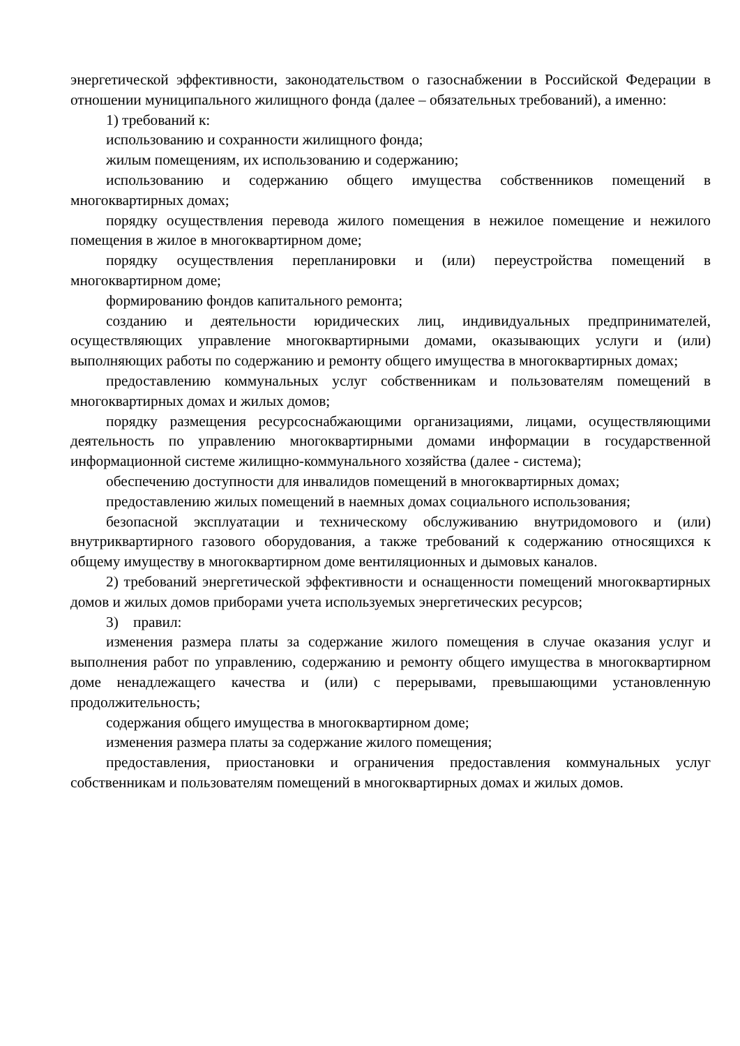энергетической эффективности, законодательством о газоснабжении в Российской Федерации в отношении муниципального жилищного фонда (далее – обязательных требований), а именно:
1) требований к:
использованию и сохранности жилищного фонда;
жилым помещениям, их использованию и содержанию;
использованию и содержанию общего имущества собственников помещений в многоквартирных домах;
порядку осуществления перевода жилого помещения в нежилое помещение и нежилого помещения в жилое в многоквартирном доме;
порядку осуществления перепланировки и (или) переустройства помещений в многоквартирном доме;
формированию фондов капитального ремонта;
созданию и деятельности юридических лиц, индивидуальных предпринимателей, осуществляющих управление многоквартирными домами, оказывающих услуги и (или) выполняющих работы по содержанию и ремонту общего имущества в многоквартирных домах;
предоставлению коммунальных услуг собственникам и пользователям помещений в многоквартирных домах и жилых домов;
порядку размещения ресурсоснабжающими организациями, лицами, осуществляющими деятельность по управлению многоквартирными домами информации в государственной информационной системе жилищно-коммунального хозяйства (далее - система);
обеспечению доступности для инвалидов помещений в многоквартирных домах;
предоставлению жилых помещений в наемных домах социального использования;
безопасной эксплуатации и техническому обслуживанию внутридомового и (или) внутриквартирного газового оборудования, а также требований к содержанию относящихся к общему имуществу в многоквартирном доме вентиляционных и дымовых каналов.
2) требований энергетической эффективности и оснащенности помещений многоквартирных домов и жилых домов приборами учета используемых энергетических ресурсов;
3) правил:
изменения размера платы за содержание жилого помещения в случае оказания услуг и выполнения работ по управлению, содержанию и ремонту общего имущества в многоквартирном доме ненадлежащего качества и (или) с перерывами, превышающими установленную продолжительность;
содержания общего имущества в многоквартирном доме;
изменения размера платы за содержание жилого помещения;
предоставления, приостановки и ограничения предоставления коммунальных услуг собственникам и пользователям помещений в многоквартирных домах и жилых домов.